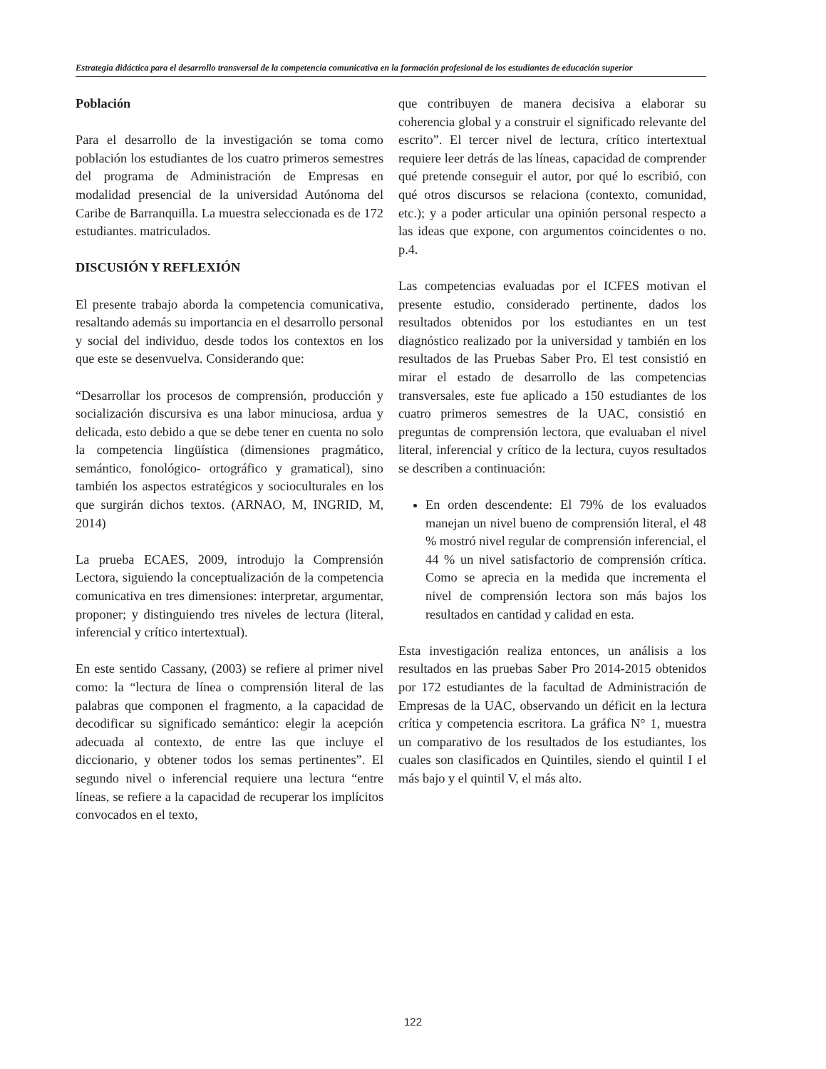Estrategia didáctica para el desarrollo transversal de la competencia comunicativa en la formación profesional de los estudiantes de educación superior
Población
Para el desarrollo de la investigación se toma como población los estudiantes de los cuatro primeros semestres del programa de Administración de Empresas en modalidad presencial de la universidad Autónoma del Caribe de Barranquilla. La muestra seleccionada es de 172 estudiantes. matriculados.
DISCUSIÓN Y REFLEXIÓN
El presente trabajo aborda la competencia comunicativa, resaltando además su importancia en el desarrollo personal y social del individuo, desde todos los contextos en los que este se desenvuelva. Considerando que:
“Desarrollar los procesos de comprensión, producción y socialización discursiva es una labor minuciosa, ardua y delicada, esto debido a que se debe tener en cuenta no solo la competencia lingüística (dimensiones pragmático, semántico, fonológico- ortográfico y gramatical), sino también los aspectos estratégicos y socioculturales en los que surgirán dichos textos. (ARNAO, M, INGRID, M, 2014)
La prueba ECAES, 2009, introdujo la Comprensión Lectora, siguiendo la conceptualización de la competencia comunicativa en tres dimensiones: interpretar, argumentar, proponer; y distinguiendo tres niveles de lectura (literal, inferencial y crítico intertextual).
En este sentido Cassany, (2003) se refiere al primer nivel como: la “lectura de línea o comprensión literal de las palabras que componen el fragmento, a la capacidad de decodificar su significado semántico: elegir la acepción adecuada al contexto, de entre las que incluye el diccionario, y obtener todos los semas pertinentes”. El segundo nivel o inferencial requiere una lectura “entre líneas, se refiere a la capacidad de recuperar los implícitos convocados en el texto,
que contribuyen de manera decisiva a elaborar su coherencia global y a construir el significado relevante del escrito”. El tercer nivel de lectura, crítico intertextual requiere leer detrás de las líneas, capacidad de comprender qué pretende conseguir el autor, por qué lo escribió, con qué otros discursos se relaciona (contexto, comunidad, etc.); y a poder articular una opinión personal respecto a las ideas que expone, con argumentos coincidentes o no. p.4.
Las competencias evaluadas por el ICFES motivan el presente estudio, considerado pertinente, dados los resultados obtenidos por los estudiantes en un test diagnóstico realizado por la universidad y también en los resultados de las Pruebas Saber Pro. El test consistió en mirar el estado de desarrollo de las competencias transversales, este fue aplicado a 150 estudiantes de los cuatro primeros semestres de la UAC, consistió en preguntas de comprensión lectora, que evaluaban el nivel literal, inferencial y crítico de la lectura, cuyos resultados se describen a continuación:
En orden descendente: El 79% de los evaluados manejan un nivel bueno de comprensión literal, el 48 % mostró nivel regular de comprensión inferencial, el 44 % un nivel satisfactorio de comprensión crítica. Como se aprecia en la medida que incrementa el nivel de comprensión lectora son más bajos los resultados en cantidad y calidad en esta.
Esta investigación realiza entonces, un análisis a los resultados en las pruebas Saber Pro 2014-2015 obtenidos por 172 estudiantes de la facultad de Administración de Empresas de la UAC, observando un déficit en la lectura crítica y competencia escritora. La gráfica N° 1, muestra un comparativo de los resultados de los estudiantes, los cuales son clasificados en Quintiles, siendo el quintil I el más bajo y el quintil V, el más alto.
122